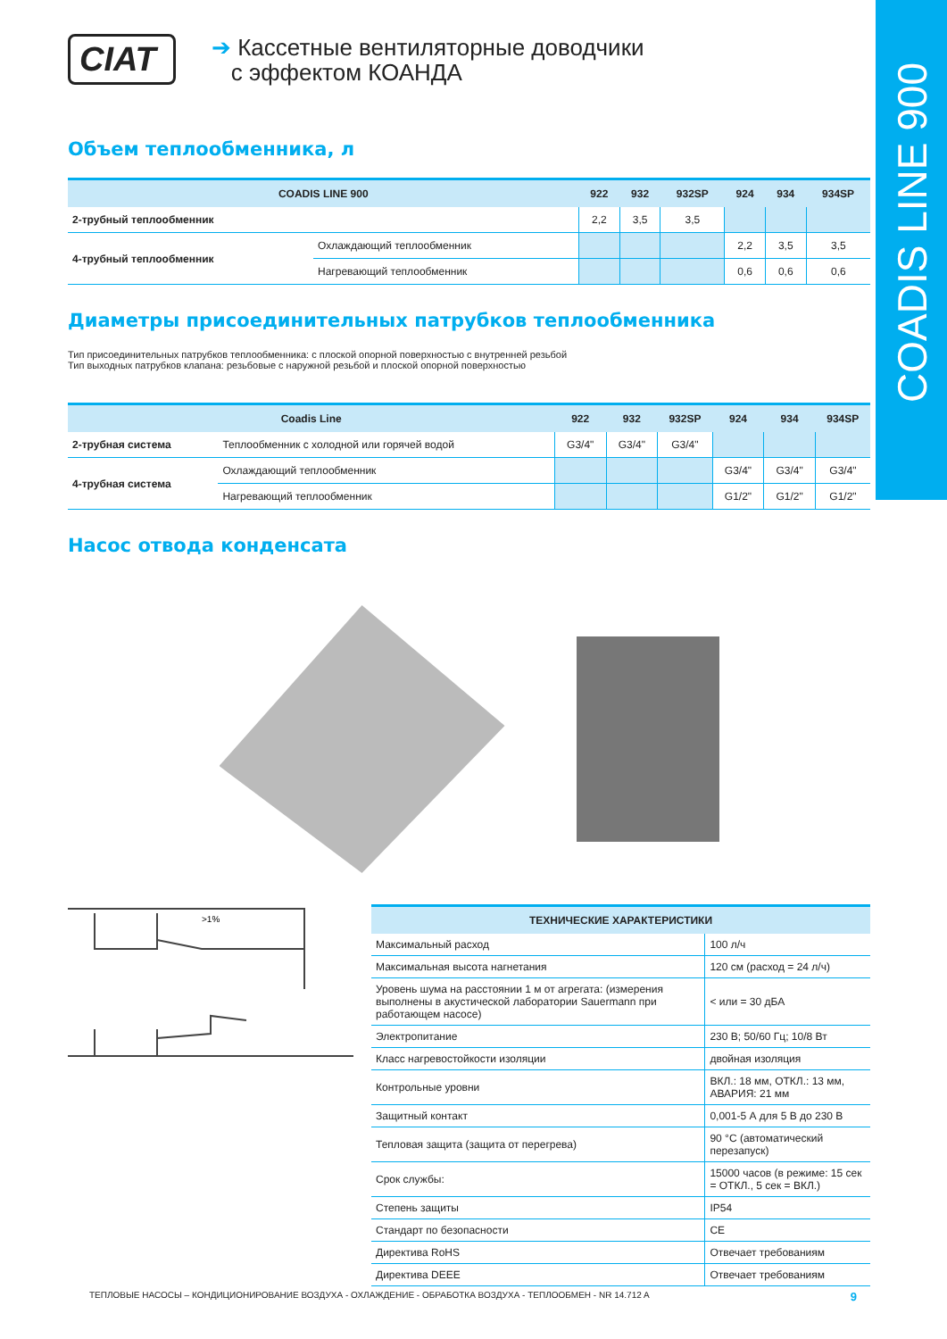COADIS LINE 900
CIAT
➔ Кассетные вентиляторные доводчики
с эффектом КОАНДА
Объем теплообменника, л
| COADIS LINE 900 | | 922 | 932 | 932SP | 924 | 934 | 934SP |
| --- | --- | --- | --- | --- | --- | --- | --- |
| 2-трубный теплообменник | | 2,2 | 3,5 | 3,5 | | | |
| 4-трубный теплообменник | Охлаждающий теплообменник | | | | 2,2 | 3,5 | 3,5 |
| | Нагревающий теплообменник | | | | 0,6 | 0,6 | 0,6 |
Диаметры присоединительных патрубков теплообменника
Тип присоединительных патрубков теплообменника: с плоской опорной поверхностью с внутренней резьбой
Тип выходных патрубков клапана: резьбовые с наружной резьбой и плоской опорной поверхностью
| Coadis Line | | 922 | 932 | 932SP | 924 | 934 | 934SP |
| --- | --- | --- | --- | --- | --- | --- | --- |
| 2-трубная система | Теплообменник с холодной или горячей водой | G3/4" | G3/4" | G3/4" | | | |
| 4-трубная система | Охлаждающий теплообменник | | | | G3/4" | G3/4" | G3/4" |
| | Нагревающий теплообменник | | | | G1/2" | G1/2" | G1/2" |
Насос отвода конденсата
>1%
| ТЕХНИЧЕСКИЕ ХАРАКТЕРИСТИКИ | |
| --- | --- |
| Максимальный расход | 100 л/ч |
| Максимальная высота нагнетания | 120 см (расход = 24 л/ч) |
| Уровень шума на расстоянии 1 м от агрегата: (измерения выполнены в акустической лаборатории Sauermann при работающем насосе) | < или = 30 дБА |
| Электропитание | 230 В; 50/60 Гц; 10/8 Вт |
| Класс нагревостойкости изоляции | двойная изоляция |
| Контрольные уровни | ВКЛ.: 18 мм, ОТКЛ.: 13 мм, АВАРИЯ: 21 мм |
| Защитный контакт | 0,001-5 А для 5 В до 230 В |
| Тепловая защита (защита от перегрева) | 90 °C (автоматический перезапуск) |
| Срок службы: | 15000 часов (в режиме: 15 сек = ОТКЛ., 5 сек = ВКЛ.) |
| Степень защиты | IP54 |
| Стандарт по безопасности | CE |
| Директива RoHS | Отвечает требованиям |
| Директива DEEE | Отвечает требованиям |
ТЕПЛОВЫЕ НАСОСЫ – КОНДИЦИОНИРОВАНИЕ ВОЗДУХА - ОХЛАЖДЕНИЕ - ОБРАБОТКА ВОЗДУХА - ТЕПЛООБМЕН - NR 14.712 A 9